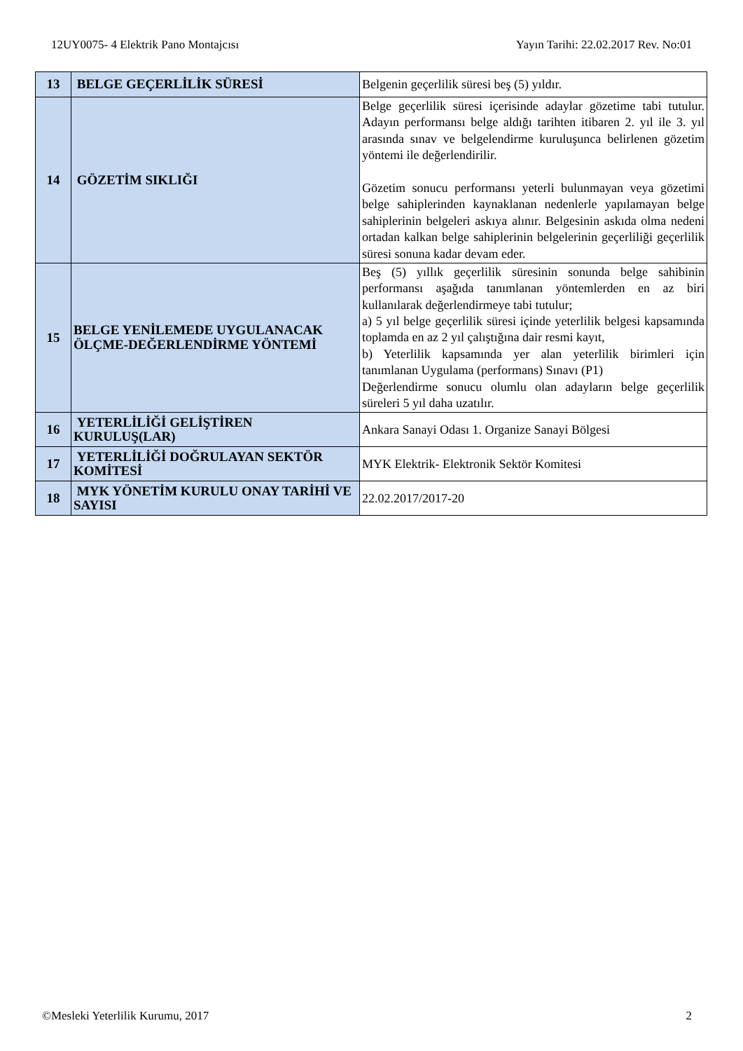12UY0075- 4 Elektrik Pano Montajcısı Yayın Tarihi: 22.02.2017 Rev. No:01
| 13 | BELGE GEÇERLİLİK SÜRESİ | Belgenin geçerlilik süresi beş (5) yıldır. |
| 14 | GÖZETİM SIKLIĞI | Belge geçerlilik süresi içerisinde adaylar gözetime tabi tutulur. Adayın performansı belge aldığı tarihten itibaren 2. yıl ile 3. yıl arasında sınav ve belgelendirme kuruluşunca belirlenen gözetim yöntemi ile değerlendirilir. Gözetim sonucu performansı yeterli bulunmayan veya gözetimi belge sahiplerinden kaynaklanan nedenlerle yapılamayan belge sahiplerinin belgeleri askıya alınır. Belgesinin askıda olma nedeni ortadan kalkan belge sahiplerinin belgelerinin geçerliliği geçerlilik süresi sonuna kadar devam eder. |
| 15 | BELGE YENİLEMEDE UYGULANACAK ÖLÇME-DEĞERLENDİRME YÖNTEMİ | Beş (5) yıllık geçerlilik süresinin sonunda belge sahibinin performansı aşağıda tanımlanan yöntemlerden en az biri kullanılarak değerlendirmeye tabi tutulur; a) 5 yıl belge geçerlilik süresi içinde yeterlilik belgesi kapsamında toplamda en az 2 yıl çalıştığına dair resmi kayıt, b) Yeterlilik kapsamında yer alan yeterlilik birimleri için tanımlanan Uygulama (performans) Sınavı (P1) Değerlendirme sonucu olumlu olan adayların belge geçerlilik süreleri 5 yıl daha uzatılır. |
| 16 | YETERLİLİĞİ GELİŞTİREN KURULUŞ(LAR) | Ankara Sanayi Odası 1. Organize Sanayi Bölgesi |
| 17 | YETERLİLİĞİ DOĞRULAYAN SEKTÖR KOMİTESİ | MYK Elektrik- Elektronik Sektör Komitesi |
| 18 | MYK YÖNETİM KURULU ONAY TARİHİ VE SAYISI | 22.02.2017/2017-20 |
©Mesleki Yeterlilik Kurumu, 2017 2